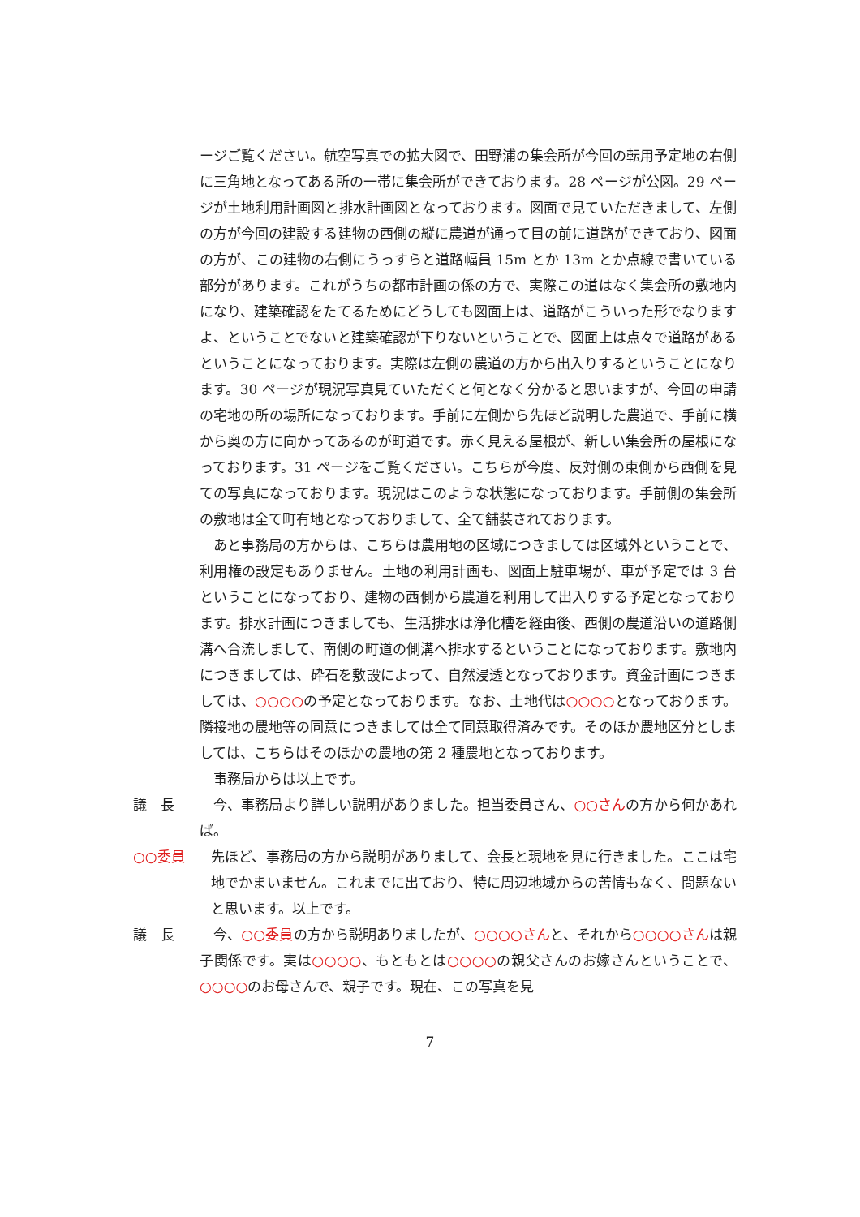ージご覧ください。航空写真での拡大図で、田野浦の集会所が今回の転用予定地の右側に三角地となってある所の一帯に集会所ができております。28 ページが公図。29 ページが土地利用計画図と排水計画図となっております。図面で見ていただきまして、左側の方が今回の建設する建物の西側の縦に農道が通って目の前に道路ができており、図面の方が、この建物の右側にうっすらと道路幅員 15m とか 13m とか点線で書いている部分があります。これがうちの都市計画の係の方で、実際この道はなく集会所の敷地内になり、建築確認をたてるためにどうしても図面上は、道路がこういった形でなりますよ、ということでないと建築確認が下りないということで、図面上は点々で道路があるということになっております。実際は左側の農道の方から出入りするということになります。30 ページが現況写真見ていただくと何となく分かると思いますが、今回の申請の宅地の所の場所になっております。手前に左側から先ほど説明した農道で、手前に横から奥の方に向かってあるのが町道です。赤く見える屋根が、新しい集会所の屋根になっております。31 ページをご覧ください。こちらが今度、反対側の東側から西側を見ての写真になっております。現況はこのような状態になっております。手前側の集会所の敷地は全て町有地となっておりまして、全て舗装されております。
　あと事務局の方からは、こちらは農用地の区域につきましては区域外ということで、利用権の設定もありません。土地の利用計画も、図面上駐車場が、車が予定では 3 台ということになっており、建物の西側から農道を利用して出入りする予定となっております。排水計画につきましても、生活排水は浄化槽を経由後、西側の農道沿いの道路側溝へ合流しまして、南側の町道の側溝へ排水するということになっております。敷地内につきましては、砕石を敷設によって、自然浸透となっております。資金計画につきましては、○○○○の予定となっております。なお、土地代は○○○○となっております。隣接地の農地等の同意につきましては全て同意取得済みです。そのほか農地区分としましては、こちらはそのほかの農地の第 2 種農地となっております。
　事務局からは以上です。
議　長 　今、事務局より詳しい説明がありました。担当委員さん、○○さんの方から何かあれば。
○○委員 先ほど、事務局の方から説明がありまして、会長と現地を見に行きました。ここは宅地でかまいません。これまでに出ており、特に周辺地域からの苦情もなく、問題ないと思います。以上です。
議　長 　今、○○委員の方から説明ありましたが、○○○○さんと、それから○○○○さんは親子関係です。実は○○○○、もともとは○○○○の親父さんのお嫁さんということで、○○○○のお母さんで、親子です。現在、この写真を見
7